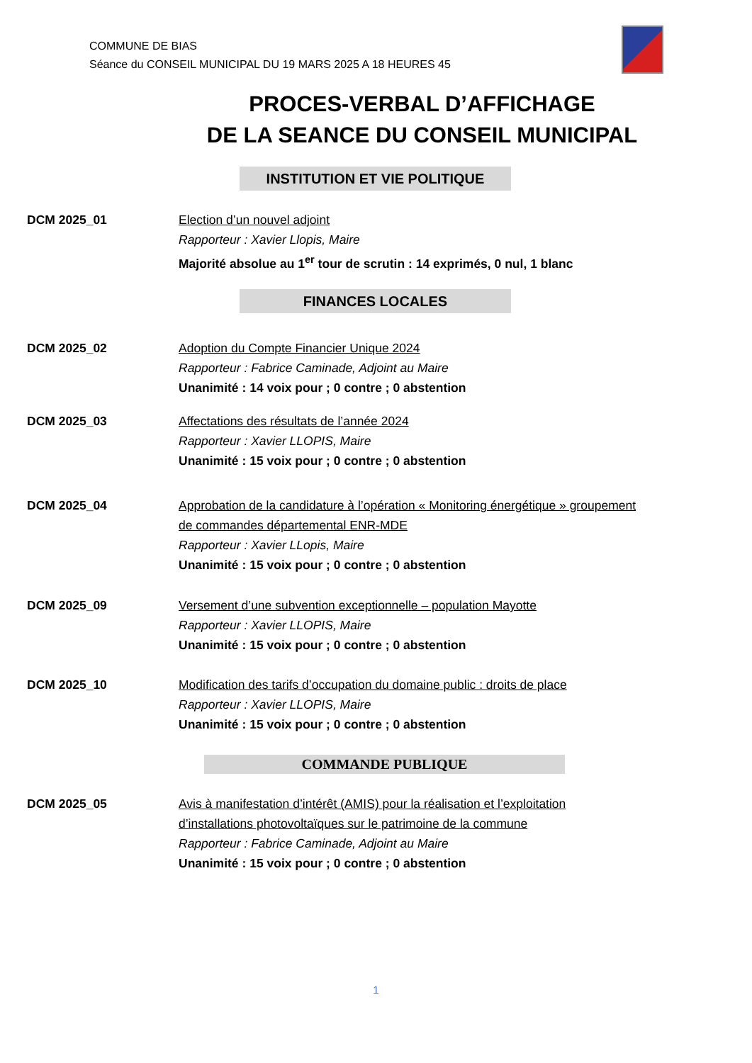COMMUNE DE BIAS
Séance du CONSEIL MUNICIPAL DU 19 MARS 2025 A 18 HEURES 45
PROCES-VERBAL D’AFFICHAGE
DE LA SEANCE DU CONSEIL MUNICIPAL
INSTITUTION ET VIE POLITIQUE
DCM 2025_01 Election d’un nouvel adjoint
Rapporteur : Xavier Llopis, Maire
Majorité absolue au 1<sup>er</sup> tour de scrutin : 14 exprimés, 0 nul, 1 blanc
FINANCES LOCALES
DCM 2025_02 Adoption du Compte Financier Unique 2024
Rapporteur : Fabrice Caminade, Adjoint au Maire
Unanimité : 14 voix pour ; 0 contre ; 0 abstention
DCM 2025_03 Affectations des résultats de l’année 2024
Rapporteur : Xavier LLOPIS, Maire
Unanimité : 15 voix pour ; 0 contre ; 0 abstention
DCM 2025_04 Approbation de la candidature à l’opération « Monitoring énergétique » groupement
de commandes départemental ENR-MDE
Rapporteur : Xavier LLopis, Maire
Unanimité : 15 voix pour ; 0 contre ; 0 abstention
DCM 2025_09 Versement d’une subvention exceptionnelle – population Mayotte
Rapporteur : Xavier LLOPIS, Maire
Unanimité : 15 voix pour ; 0 contre ; 0 abstention
DCM 2025_10 Modification des tarifs d’occupation du domaine public : droits de place
Rapporteur : Xavier LLOPIS, Maire
Unanimité : 15 voix pour ; 0 contre ; 0 abstention
COMMANDE PUBLIQUE
DCM 2025_05 Avis à manifestation d’intérêt (AMIS) pour la réalisation et l’exploitation
d’installations photovoltaïques sur le patrimoine de la commune
Rapporteur : Fabrice Caminade, Adjoint au Maire
Unanimité : 15 voix pour ; 0 contre ; 0 abstention
1